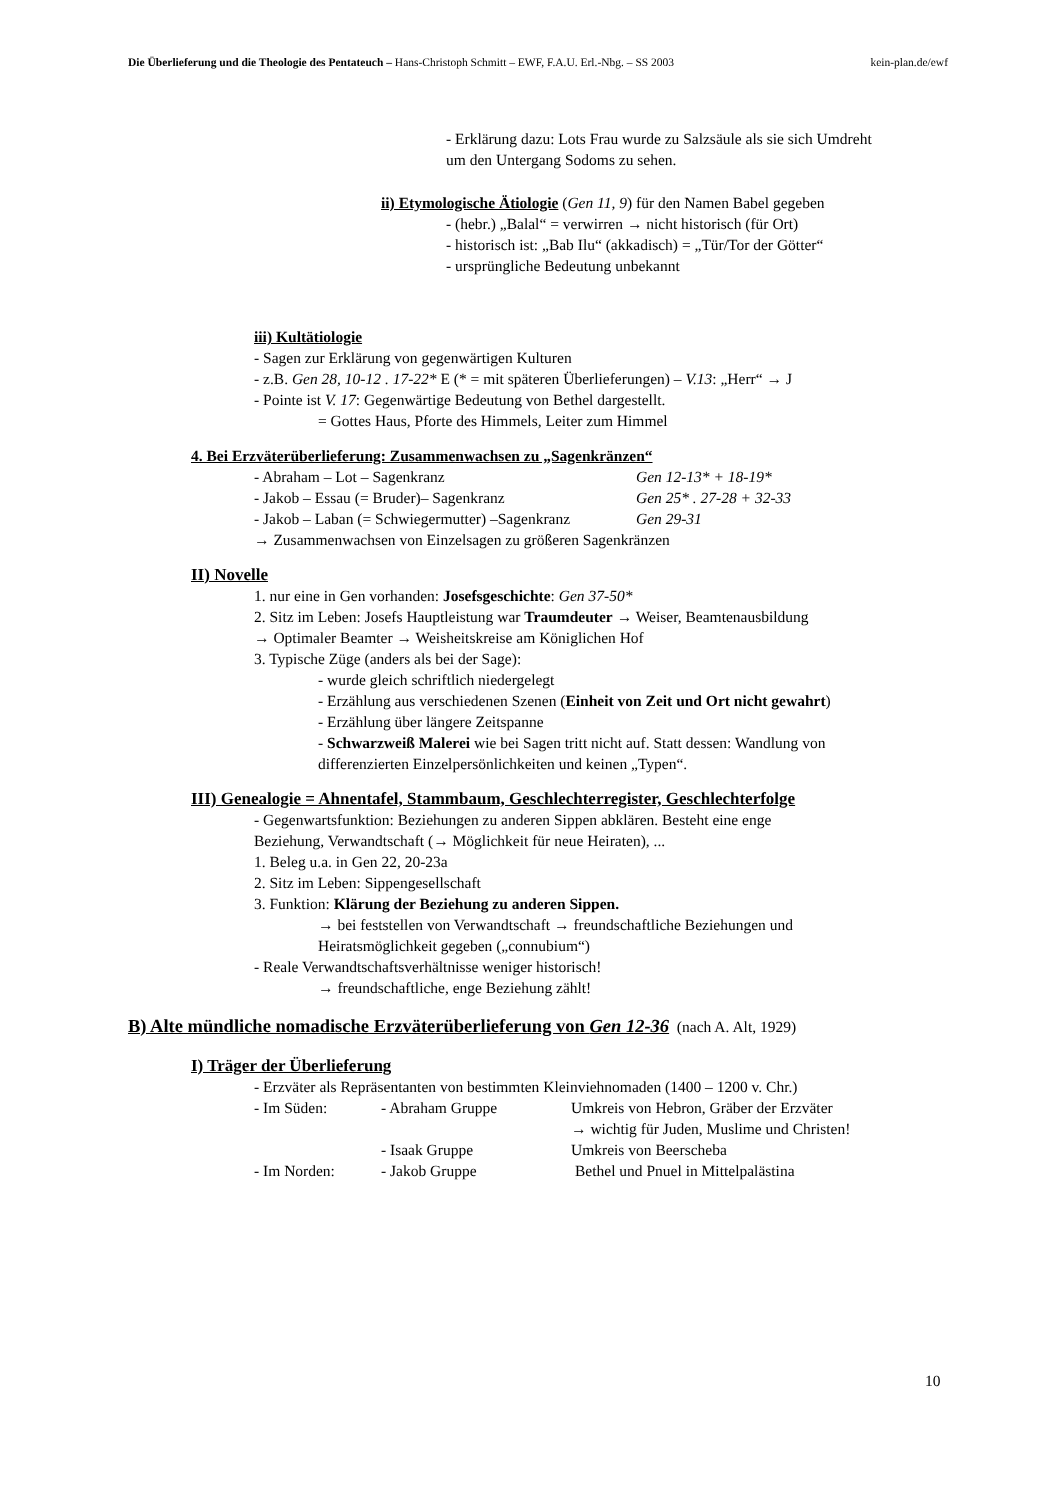Die Überlieferung und die Theologie des Pentateuch – Hans-Christoph Schmitt – EWF, F.A.U. Erl.-Nbg. – SS 2003 kein-plan.de/ewf
- Erklärung dazu: Lots Frau wurde zu Salzsäule als sie sich Umdreht
um den Untergang Sodoms zu sehen.
ii) Etymologische Ätiologie (Gen 11, 9) für den Namen Babel gegeben
- (hebr.) „Balal“ = verwirren → nicht historisch (für Ort)
- historisch ist: „Bab Ilu“ (akkadisch) = „Tür/Tor der Götter“
- ursprüngliche Bedeutung unbekannt
iii) Kultätiologie
- Sagen zur Erklärung von gegenwärtigen Kulturen
- z.B. Gen 28, 10-12 . 17-22* E (* = mit späteren Überlieferungen) – V.13: „Herr“ → J
- Pointe ist V. 17: Gegenwärtige Bedeutung von Bethel dargestellt.
= Gottes Haus, Pforte des Himmels, Leiter zum Himmel
4. Bei Erzväterüberlieferung: Zusammenwachsen zu „Sagenkränzen“
- Abraham – Lot – Sagenkranz Gen 12-13* + 18-19*
- Jakob – Essau (= Bruder)– Sagenkranz Gen 25* . 27-28 + 32-33
- Jakob – Laban (= Schwiegermutter) –Sagenkranz Gen 29-31
→ Zusammenwachsen von Einzelsagen zu größeren Sagenkränzen
II) Novelle
1. nur eine in Gen vorhanden: Josefsgeschichte: Gen 37-50*
2. Sitz im Leben: Josefs Hauptleistung war Traumdeuter → Weiser, Beamtenausbildung
→ Optimaler Beamter → Weisheitskreise am Königlichen Hof
3. Typische Züge (anders als bei der Sage):
- wurde gleich schriftlich niedergelegt
- Erzählung aus verschiedenen Szenen (Einheit von Zeit und Ort nicht gewahrt)
- Erzählung über längere Zeitspanne
- Schwarzweiß Malerei wie bei Sagen tritt nicht auf. Statt dessen: Wandlung von
differenzierten Einzelpersönlichkeiten und keinen „Typen“.
III) Genealogie = Ahnentafel, Stammbaum, Geschlechterregister, Geschlechterfolge
- Gegenwartsfunktion: Beziehungen zu anderen Sippen abklären. Besteht eine enge
Beziehung, Verwandtschaft (→ Möglichkeit für neue Heiraten), ...
1. Beleg u.a. in Gen 22, 20-23a
2. Sitz im Leben: Sippengesellschaft
3. Funktion: Klärung der Beziehung zu anderen Sippen.
→ bei feststellen von Verwandtschaft → freundschaftliche Beziehungen und
Heiratsmöglichkeit gegeben („connubium“)
- Reale Verwandtschaftsverhältnisse weniger historisch!
→ freundschaftliche, enge Beziehung zählt!
B) Alte mündliche nomadische Erzväterüberlieferung von Gen 12-36 (nach A. Alt, 1929)
I) Träger der Überlieferung
- Erzväter als Repräsentanten von bestimmten Kleinviehnomaden (1400 – 1200 v. Chr.)
- Im Süden: - Abraham Gruppe Umkreis von Hebron, Gräber der Erzväter
→ wichtig für Juden, Muslime und Christen!
- Isaak Gruppe Umkreis von Beerscheba
- Im Norden: - Jakob Gruppe Bethel und Pnuel in Mittelpalästina
10